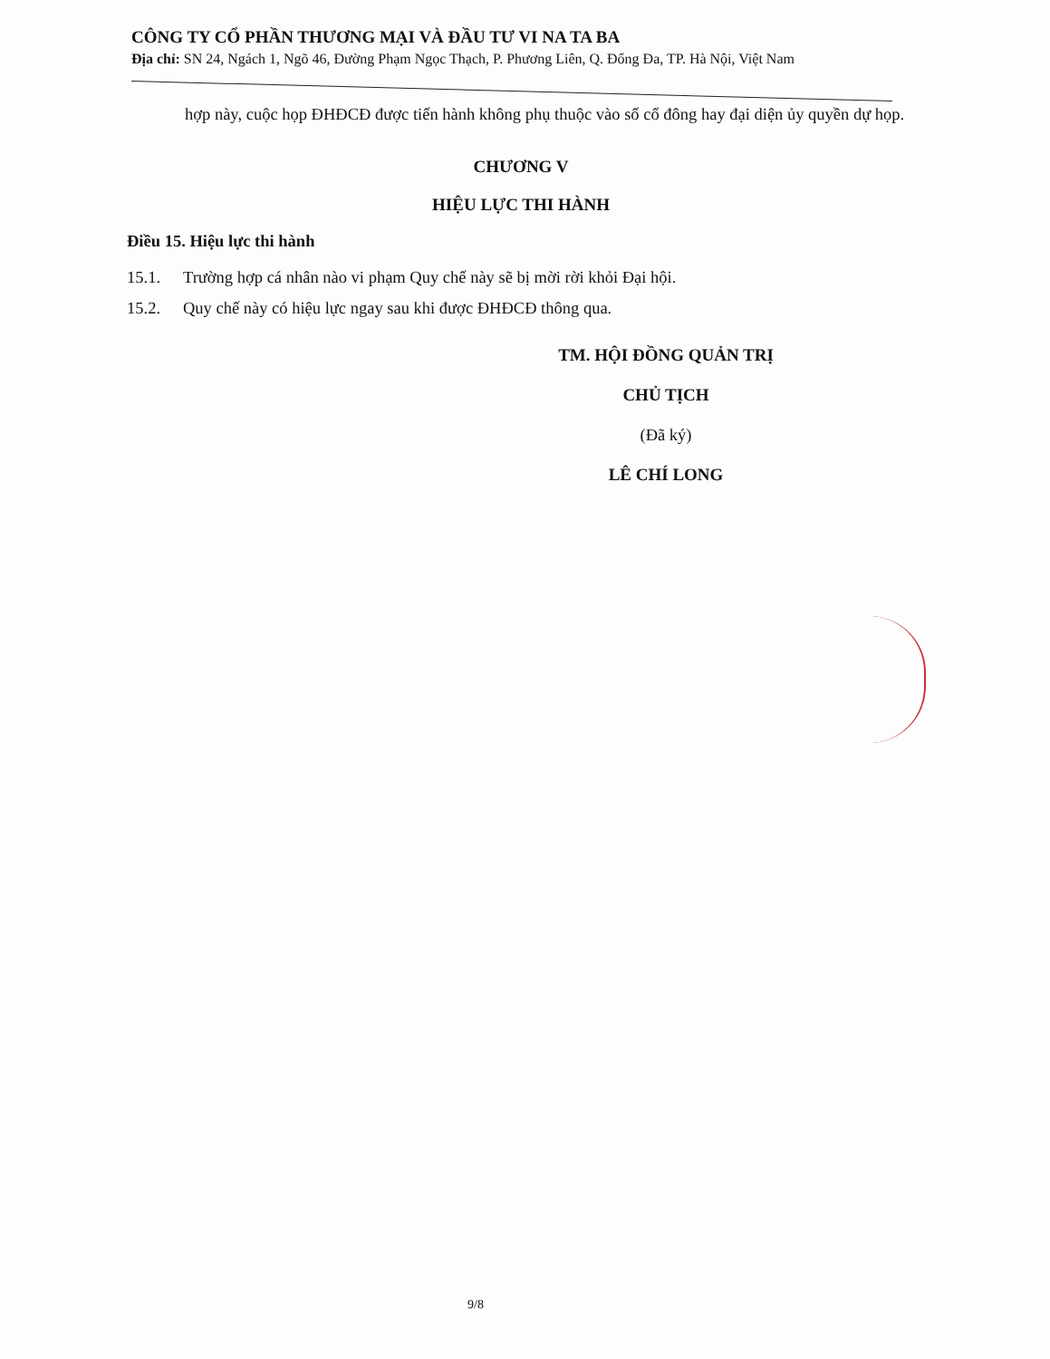CÔNG TY CỔ PHẦN THƯƠNG MẠI VÀ ĐẦU TƯ VI NA TA BA
Địa chỉ: SN 24, Ngách 1, Ngõ 46, Đường Phạm Ngọc Thạch, P. Phương Liên, Q. Đống Đa, TP. Hà Nội, Việt Nam
hợp này, cuộc họp ĐHĐCĐ được tiến hành không phụ thuộc vào số cổ đông hay đại diện ủy quyền dự họp.
CHƯƠNG V
HIỆU LỰC THI HÀNH
Điều 15. Hiệu lực thi hành
15.1. Trường hợp cá nhân nào vi phạm Quy chế này sẽ bị mời rời khỏi Đại hội.
15.2. Quy chế này có hiệu lực ngay sau khi được ĐHĐCĐ thông qua.
TM. HỘI ĐỒNG QUẢN TRỊ
CHỦ TỊCH
(Đã ký)
LÊ CHÍ LONG
9/8